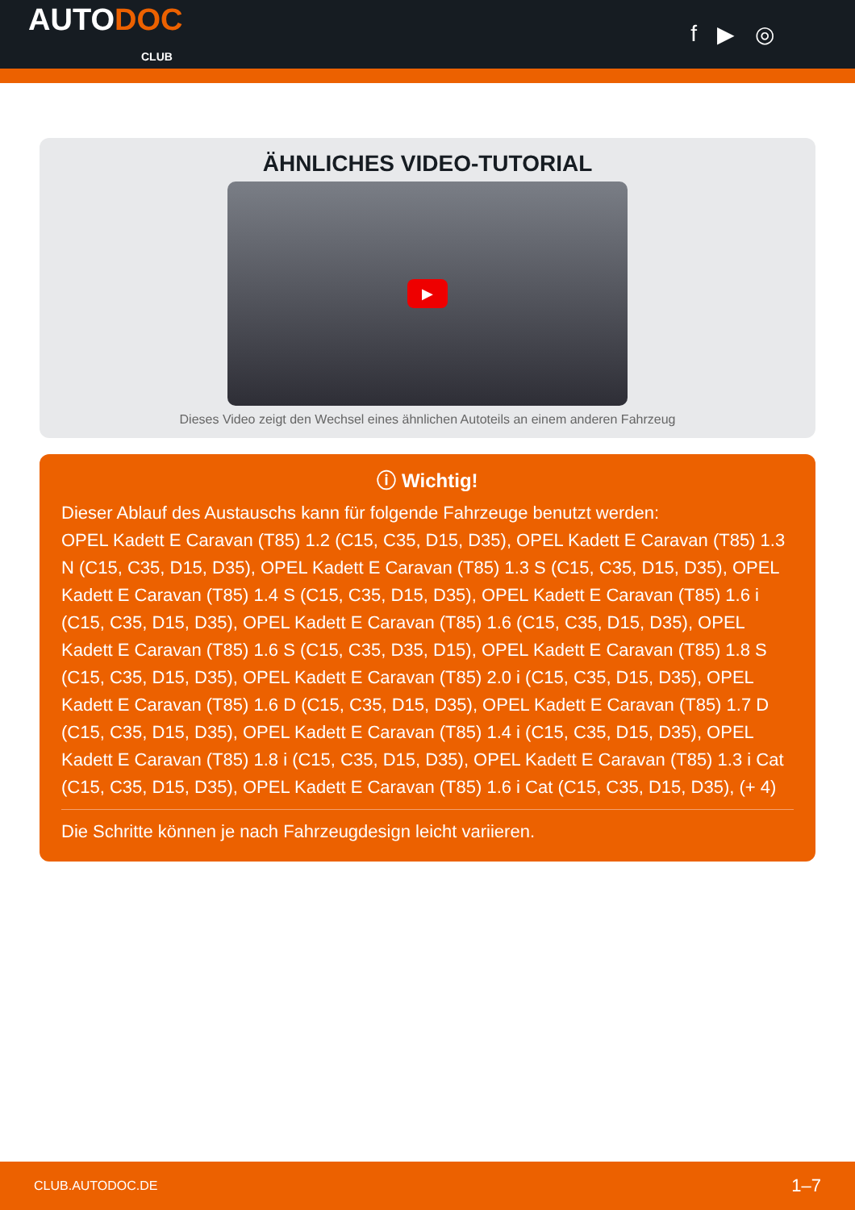AUTODOC
CLUB
f ▶ ◎
ÄHNLICHES VIDEO-TUTORIAL
▶
Dieses Video zeigt den Wechsel eines ähnlichen Autoteils an einem anderen Fahrzeug
ⓘ Wichtig!
Dieser Ablauf des Austauschs kann für folgende Fahrzeuge benutzt werden:
OPEL Kadett E Caravan (T85) 1.2 (C15, C35, D15, D35), OPEL Kadett E Caravan (T85) 1.3 N (C15, C35, D15, D35), OPEL Kadett E Caravan (T85) 1.3 S (C15, C35, D15, D35), OPEL Kadett E Caravan (T85) 1.4 S (C15, C35, D15, D35), OPEL Kadett E Caravan (T85) 1.6 i (C15, C35, D15, D35), OPEL Kadett E Caravan (T85) 1.6 (C15, C35, D15, D35), OPEL Kadett E Caravan (T85) 1.6 S (C15, C35, D35, D15), OPEL Kadett E Caravan (T85) 1.8 S (C15, C35, D15, D35), OPEL Kadett E Caravan (T85) 2.0 i (C15, C35, D15, D35), OPEL Kadett E Caravan (T85) 1.6 D (C15, C35, D15, D35), OPEL Kadett E Caravan (T85) 1.7 D (C15, C35, D15, D35), OPEL Kadett E Caravan (T85) 1.4 i (C15, C35, D15, D35), OPEL Kadett E Caravan (T85) 1.8 i (C15, C35, D15, D35), OPEL Kadett E Caravan (T85) 1.3 i Cat (C15, C35, D15, D35), OPEL Kadett E Caravan (T85) 1.6 i Cat (C15, C35, D15, D35), (+ 4)
Die Schritte können je nach Fahrzeugdesign leicht variieren.
CLUB.AUTODOC.DE 1–7